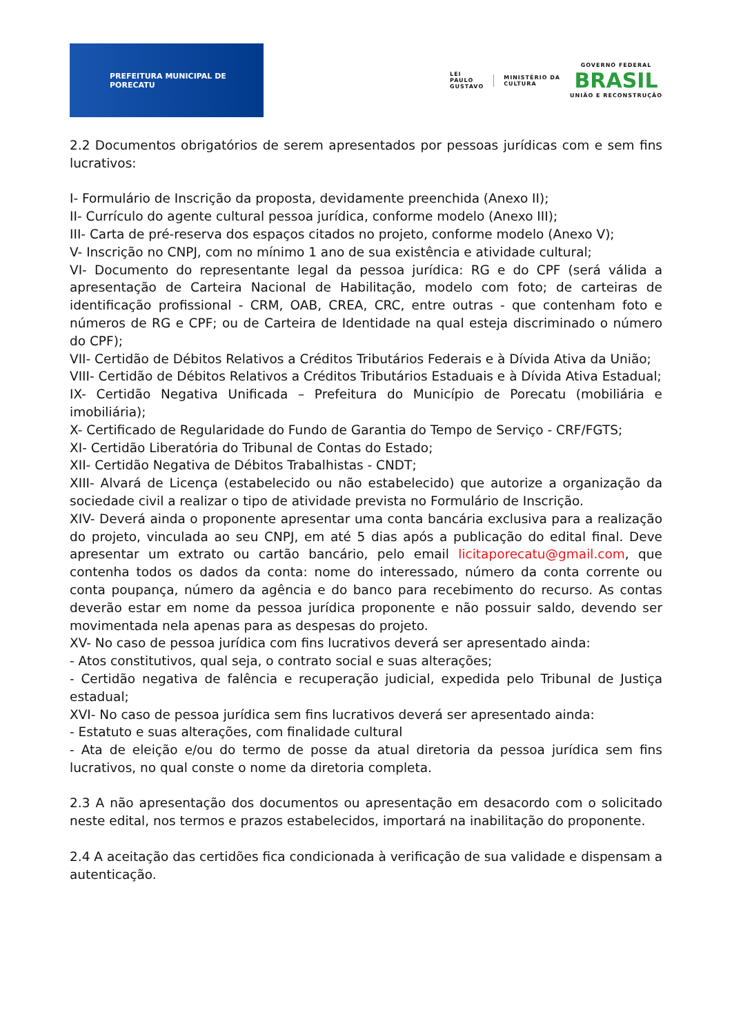PREFEITURA MUNICIPAL DE PORECATU
LEI
PAULO
GUSTAVO
MINISTÉRIO DA
CULTURA
GOVERNO FEDERAL
BRASIL
UNIÃO E RECONSTRUÇÃO
2.2 Documentos obrigatórios de serem apresentados por pessoas jurídicas com e sem fins lucrativos:
I- Formulário de Inscrição da proposta, devidamente preenchida (Anexo II);
II- Currículo do agente cultural pessoa jurídica, conforme modelo (Anexo III);
III- Carta de pré-reserva dos espaços citados no projeto, conforme modelo (Anexo V);
V- Inscrição no CNPJ, com no mínimo 1 ano de sua existência e atividade cultural;
VI- Documento do representante legal da pessoa jurídica: RG e do CPF (será válida a apresentação de Carteira Nacional de Habilitação, modelo com foto; de carteiras de identificação profissional - CRM, OAB, CREA, CRC, entre outras - que contenham foto e números de RG e CPF; ou de Carteira de Identidade na qual esteja discriminado o número do CPF);
VII- Certidão de Débitos Relativos a Créditos Tributários Federais e à Dívida Ativa da União;
VIII- Certidão de Débitos Relativos a Créditos Tributários Estaduais e à Dívida Ativa Estadual;
IX- Certidão Negativa Unificada – Prefeitura do Município de Porecatu (mobiliária e imobiliária);
X- Certificado de Regularidade do Fundo de Garantia do Tempo de Serviço - CRF/FGTS;
XI- Certidão Liberatória do Tribunal de Contas do Estado;
XII- Certidão Negativa de Débitos Trabalhistas - CNDT;
XIII- Alvará de Licença (estabelecido ou não estabelecido) que autorize a organização da sociedade civil a realizar o tipo de atividade prevista no Formulário de Inscrição.
XIV- Deverá ainda o proponente apresentar uma conta bancária exclusiva para a realização do projeto, vinculada ao seu CNPJ, em até 5 dias após a publicação do edital final. Deve apresentar um extrato ou cartão bancário, pelo email licitaporecatu@gmail.com, que contenha todos os dados da conta: nome do interessado, número da conta corrente ou conta poupança, número da agência e do banco para recebimento do recurso. As contas deverão estar em nome da pessoa jurídica proponente e não possuir saldo, devendo ser movimentada nela apenas para as despesas do projeto.
XV- No caso de pessoa jurídica com fins lucrativos deverá ser apresentado ainda:
- Atos constitutivos, qual seja, o contrato social e suas alterações;
- Certidão negativa de falência e recuperação judicial, expedida pelo Tribunal de Justiça estadual;
XVI- No caso de pessoa jurídica sem fins lucrativos deverá ser apresentado ainda:
- Estatuto e suas alterações, com finalidade cultural
- Ata de eleição e/ou do termo de posse da atual diretoria da pessoa jurídica sem fins lucrativos, no qual conste o nome da diretoria completa.
2.3 A não apresentação dos documentos ou apresentação em desacordo com o solicitado neste edital, nos termos e prazos estabelecidos, importará na inabilitação do proponente.
2.4 A aceitação das certidões fica condicionada à verificação de sua validade e dispensam a autenticação.